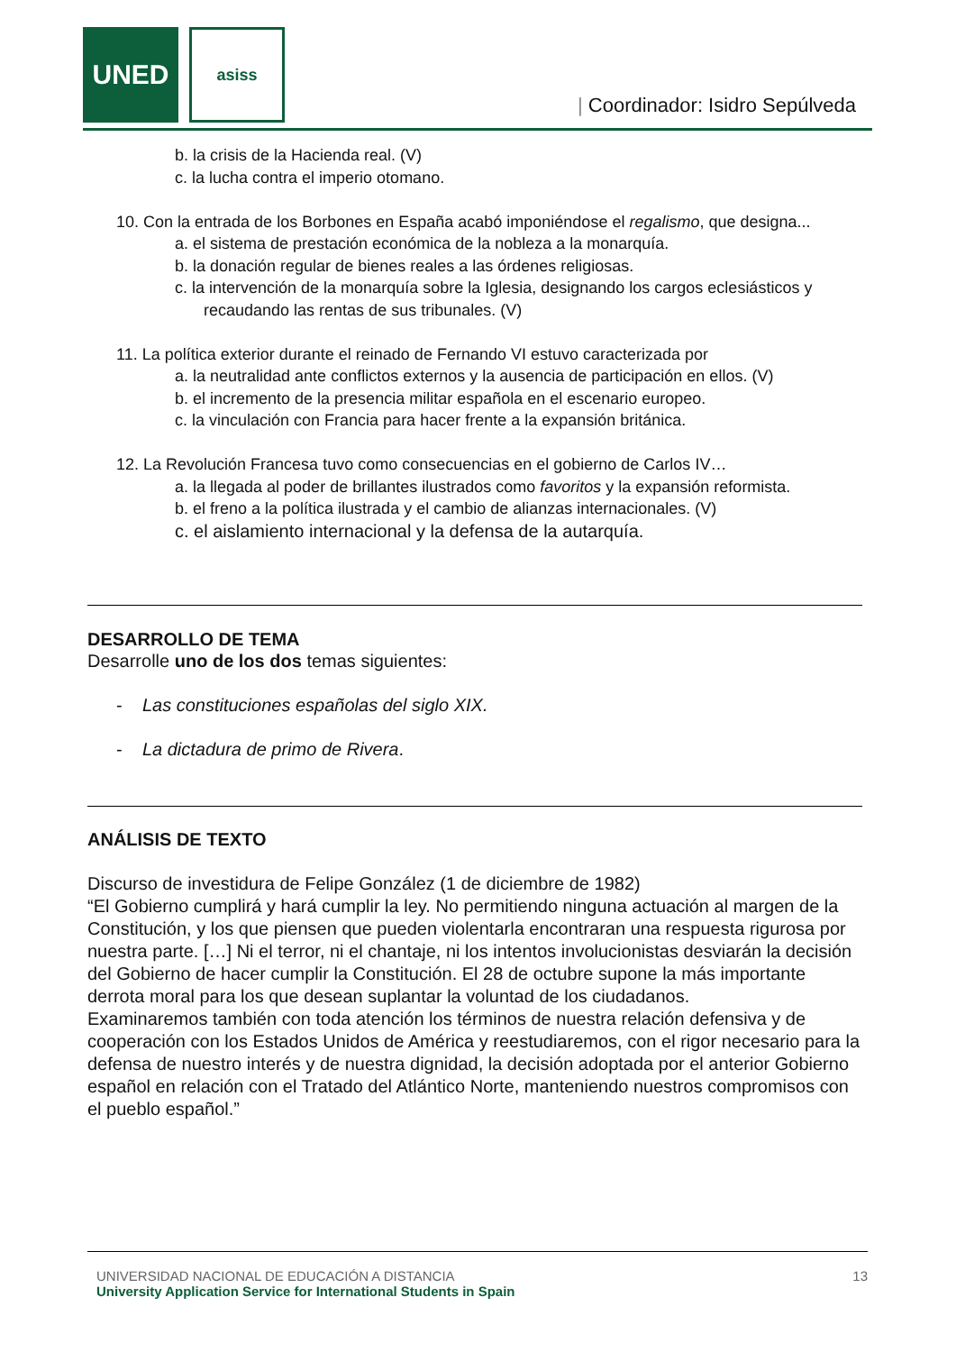UNED asiss
| Coordinador: Isidro Sepúlveda
b. la crisis de la Hacienda real. (V)
c. la lucha contra el imperio otomano.
10. Con la entrada de los Borbones en España acabó imponiéndose el regalismo, que designa...
a. el sistema de prestación económica de la nobleza a la monarquía.
b. la donación regular de bienes reales a las órdenes religiosas.
c. la intervención de la monarquía sobre la Iglesia, designando los cargos eclesiásticos y recaudando las rentas de sus tribunales. (V)
11. La política exterior durante el reinado de Fernando VI estuvo caracterizada por
a. la neutralidad ante conflictos externos y la ausencia de participación en ellos. (V)
b. el incremento de la presencia militar española en el escenario europeo.
c. la vinculación con Francia para hacer frente a la expansión británica.
12. La Revolución Francesa tuvo como consecuencias en el gobierno de Carlos IV…
a. la llegada al poder de brillantes ilustrados como favoritos y la expansión reformista.
b. el freno a la política ilustrada y el cambio de alianzas internacionales. (V)
c. el aislamiento internacional y la defensa de la autarquía.
DESARROLLO DE TEMA
Desarrolle uno de los dos temas siguientes:
- Las constituciones españolas del siglo XIX.
- La dictadura de primo de Rivera.
ANÁLISIS DE TEXTO
Discurso de investidura de Felipe González (1 de diciembre de 1982)
“El Gobierno cumplirá y hará cumplir la ley. No permitiendo ninguna actuación al margen de la Constitución, y los que piensen que pueden violentarla encontraran una respuesta rigurosa por nuestra parte. […] Ni el terror, ni el chantaje, ni los intentos involucionistas desviarán la decisión del Gobierno de hacer cumplir la Constitución. El 28 de octubre supone la más importante derrota moral para los que desean suplantar la voluntad de los ciudadanos.
Examinaremos también con toda atención los términos de nuestra relación defensiva y de cooperación con los Estados Unidos de América y reestudiaremos, con el rigor necesario para la defensa de nuestro interés y de nuestra dignidad, la decisión adoptada por el anterior Gobierno español en relación con el Tratado del Atlántico Norte, manteniendo nuestros compromisos con el pueblo español.”
13
UNIVERSIDAD NACIONAL DE EDUCACIÓN A DISTANCIA
University Application Service for International Students in Spain